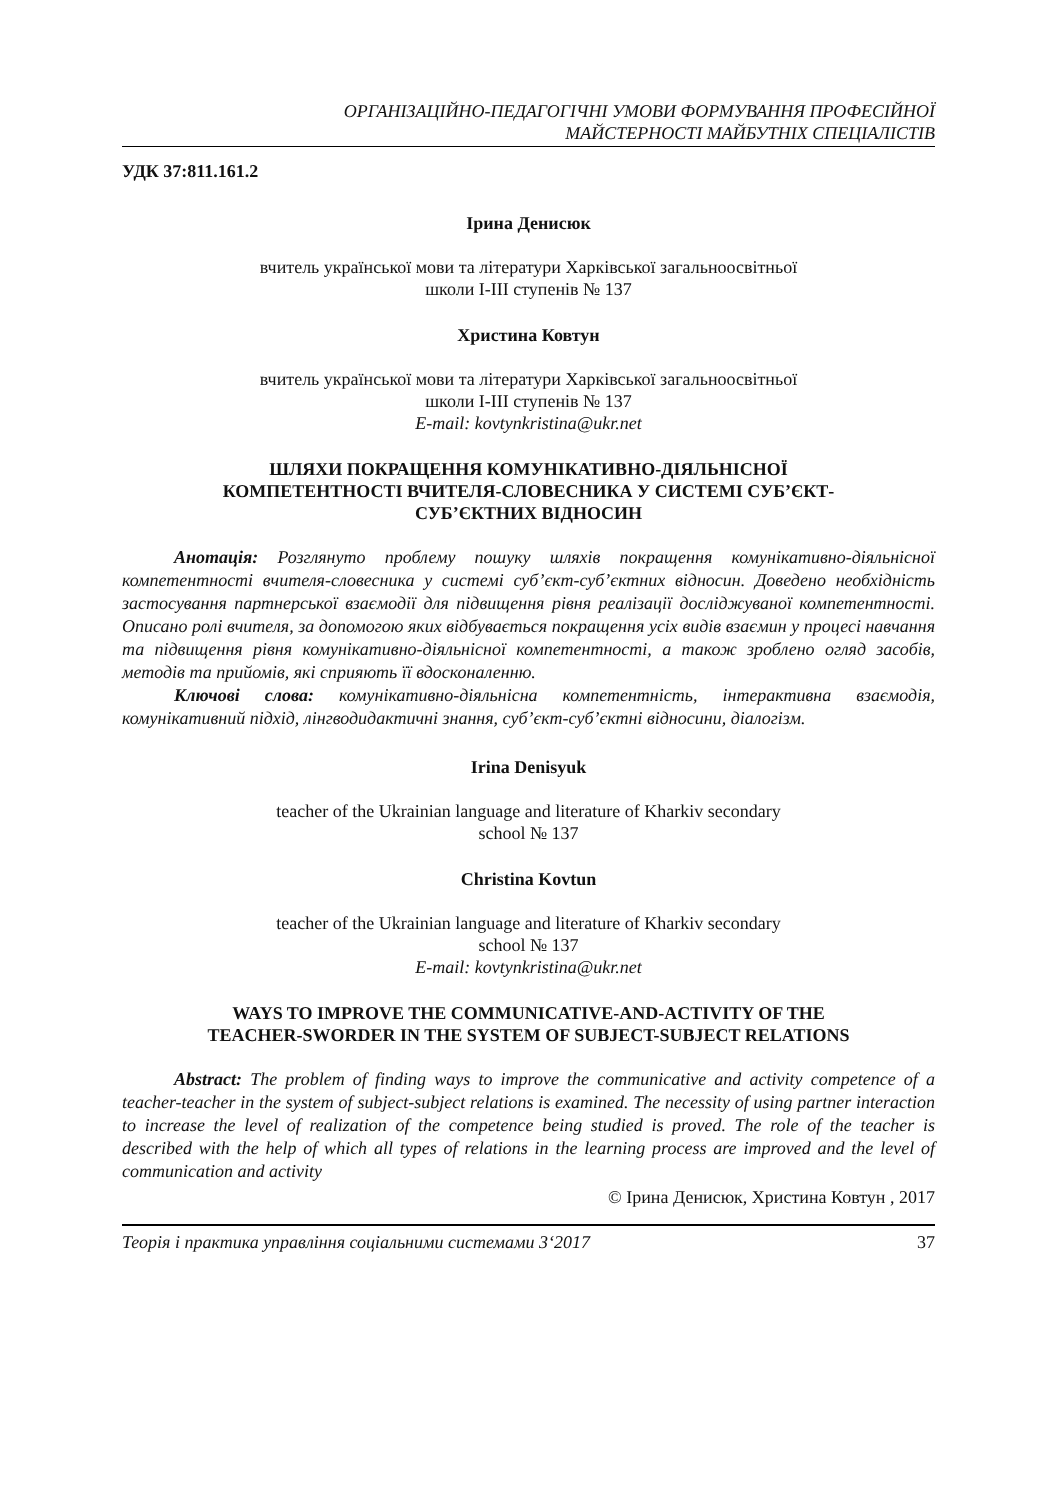ОРГАНІЗАЦІЙНО-ПЕДАГОГІЧНІ УМОВИ ФОРМУВАННЯ ПРОФЕСІЙНОЇ
МАЙСТЕРНОСТІ МАЙБУТНІХ СПЕЦІАЛІСТІВ
УДК 37:811.161.2
Ірина Денисюк
вчитель української мови та літератури Харківської загальноосвітньої
школи I-III ступенів № 137
Христина Ковтун
вчитель української мови та літератури Харківської загальноосвітньої
школи I-III ступенів № 137
E-mail: kovtynkristina@ukr.net
ШЛЯХИ ПОКРАЩЕННЯ КОМУНІКАТИВНО-ДІЯЛЬНІСНОЇ
КОМПЕТЕНТНОСТІ ВЧИТЕЛЯ-СЛОВЕСНИКА У СИСТЕМІ СУБ’ЄКТ-
СУБ’ЄКТНИХ ВІДНОСИН
Анотація: Розглянуто проблему пошуку шляхів покращення комунікативно-діяльнісної компетентності вчителя-словесника у системі суб’єкт-суб’єктних відносин. Доведено необхідність застосування партнерської взаємодії для підвищення рівня реалізації досліджуваної компетентності. Описано ролі вчителя, за допомогою яких відбувається покращення усіх видів взаємин у процесі навчання та підвищення рівня комунікативно-діяльнісної компетентності, а також зроблено огляд засобів, методів та прийомів, які сприяють її вдосконаленню.
Ключові слова: комунікативно-діяльнісна компетентність, інтерактивна взаємодія, комунікативний підхід, лінгводидактичні знання, суб’єкт-суб’єктні відносини, діалогізм.
Irina Denisyuk
teacher of the Ukrainian language and literature of Kharkiv secondary
school № 137
Christina Kovtun
teacher of the Ukrainian language and literature of Kharkiv secondary
school № 137
E-mail: kovtynkristina@ukr.net
WAYS TO IMPROVE THE COMMUNICATIVE-AND-ACTIVITY OF THE
TEACHER-SWORDER IN THE SYSTEM OF SUBJECT-SUBJECT RELATIONS
Abstract: The problem of finding ways to improve the communicative and activity competence of a teacher-teacher in the system of subject-subject relations is examined. The necessity of using partner interaction to increase the level of realization of the competence being studied is proved. The role of the teacher is described with the help of which all types of relations in the learning process are improved and the level of communication and activity
© Ірина Денисюк, Христина Ковтун , 2017
Теорія і практика управління соціальними системами 3‘2017 37